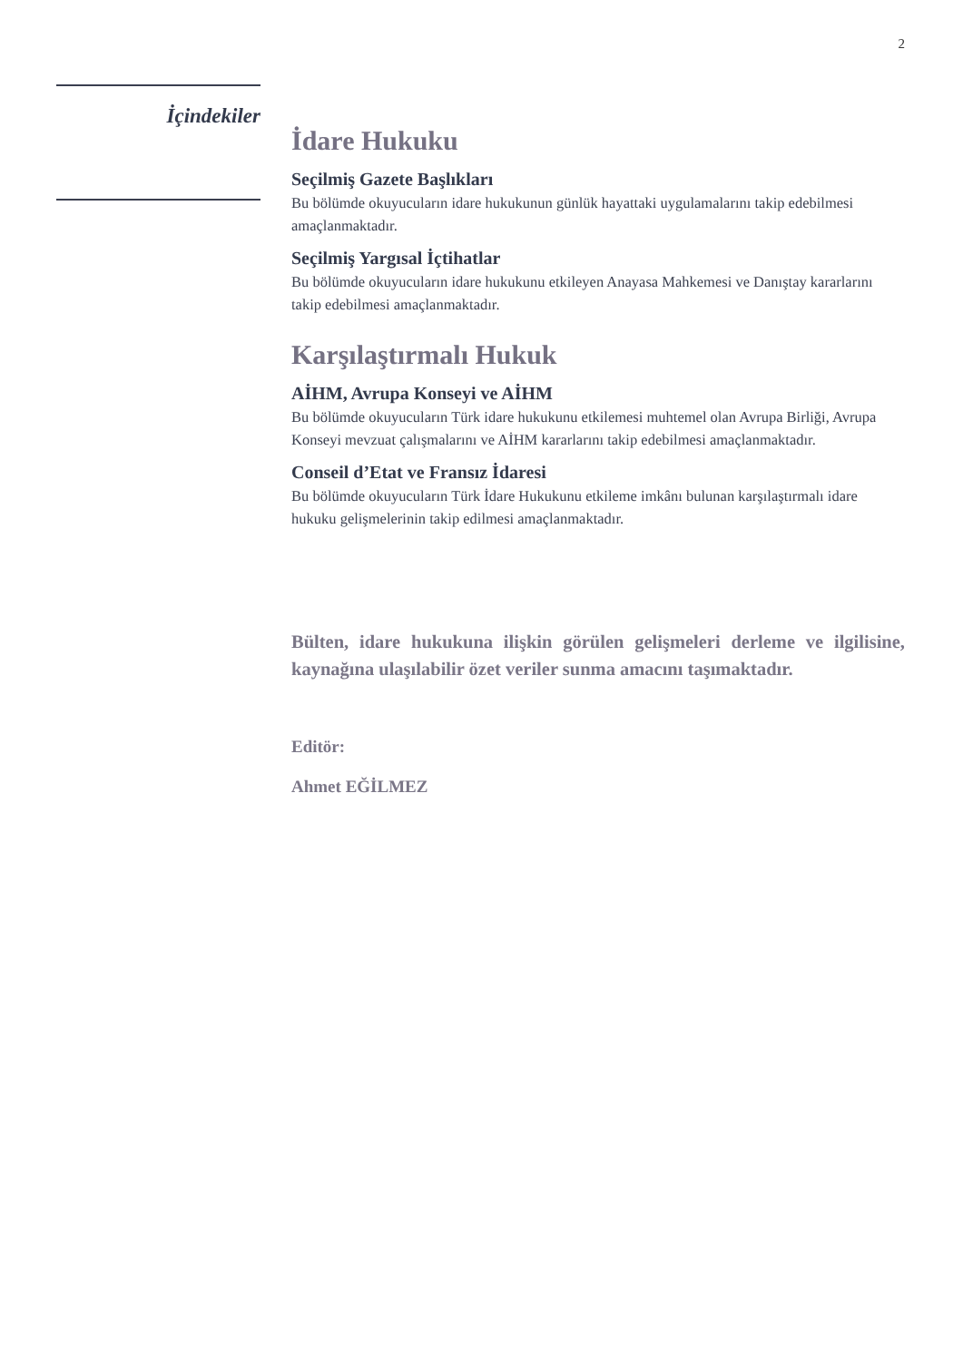2
İçindekiler
İdare Hukuku
Seçilmiş Gazete Başlıkları
Bu bölümde okuyucuların idare hukukunun günlük hayattaki uygulamalarını takip edebilmesi amaçlanmaktadır.
Seçilmiş Yargısal İçtihatlar
Bu bölümde okuyucuların idare hukukunu etkileyen Anayasa Mahkemesi ve Danıştay kararlarını takip edebilmesi amaçlanmaktadır.
Karşılaştırmalı Hukuk
AİHM, Avrupa Konseyi ve AİHM
Bu bölümde okuyucuların Türk idare hukukunu etkilemesi muhtemel olan Avrupa Birliği, Avrupa Konseyi mevzuat çalışmalarını ve AİHM kararlarını takip edebilmesi amaçlanmaktadır.
Conseil d’Etat ve Fransız İdaresi
Bu bölümde okuyucuların Türk İdare Hukukunu etkileme imkânı bulunan karşılaştırmalı idare hukuku gelişmelerinin takip edilmesi amaçlanmaktadır.
Bülten, idare hukukuna ilişkin görülen gelişmeleri derleme ve ilgilisine, kaynağına ulaşılabilir özet veriler sunma amacını taşımaktadır.
Editör:
Ahmet EĞİLMEZ